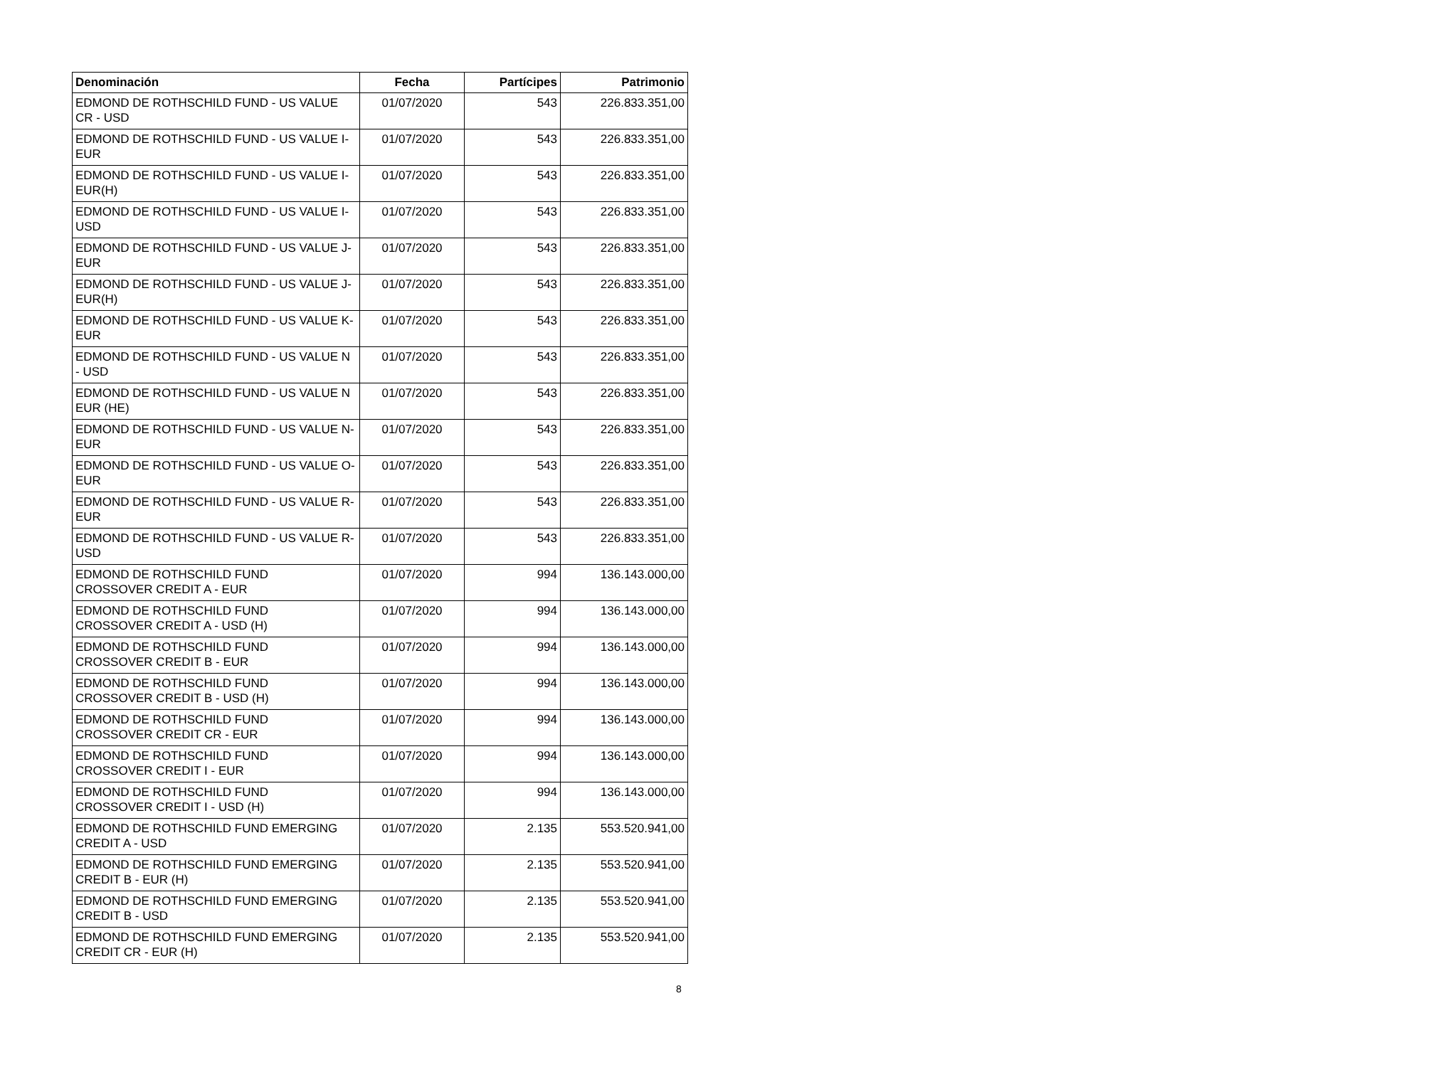| Denominación | Fecha | Partícipes | Patrimonio |
| --- | --- | --- | --- |
| EDMOND DE ROTHSCHILD FUND - US VALUE CR - USD | 01/07/2020 | 543 | 226.833.351,00 |
| EDMOND DE ROTHSCHILD FUND - US VALUE I-EUR | 01/07/2020 | 543 | 226.833.351,00 |
| EDMOND DE ROTHSCHILD FUND - US VALUE I-EUR(H) | 01/07/2020 | 543 | 226.833.351,00 |
| EDMOND DE ROTHSCHILD FUND - US VALUE I-USD | 01/07/2020 | 543 | 226.833.351,00 |
| EDMOND DE ROTHSCHILD FUND - US VALUE J-EUR | 01/07/2020 | 543 | 226.833.351,00 |
| EDMOND DE ROTHSCHILD FUND - US VALUE J-EUR(H) | 01/07/2020 | 543 | 226.833.351,00 |
| EDMOND DE ROTHSCHILD FUND - US VALUE K-EUR | 01/07/2020 | 543 | 226.833.351,00 |
| EDMOND DE ROTHSCHILD FUND - US VALUE N - USD | 01/07/2020 | 543 | 226.833.351,00 |
| EDMOND DE ROTHSCHILD FUND - US VALUE N EUR (HE) | 01/07/2020 | 543 | 226.833.351,00 |
| EDMOND DE ROTHSCHILD FUND - US VALUE N-EUR | 01/07/2020 | 543 | 226.833.351,00 |
| EDMOND DE ROTHSCHILD FUND - US VALUE O-EUR | 01/07/2020 | 543 | 226.833.351,00 |
| EDMOND DE ROTHSCHILD FUND - US VALUE R-EUR | 01/07/2020 | 543 | 226.833.351,00 |
| EDMOND DE ROTHSCHILD FUND - US VALUE R-USD | 01/07/2020 | 543 | 226.833.351,00 |
| EDMOND DE ROTHSCHILD FUND CROSSOVER CREDIT A - EUR | 01/07/2020 | 994 | 136.143.000,00 |
| EDMOND DE ROTHSCHILD FUND CROSSOVER CREDIT A - USD (H) | 01/07/2020 | 994 | 136.143.000,00 |
| EDMOND DE ROTHSCHILD FUND CROSSOVER CREDIT B - EUR | 01/07/2020 | 994 | 136.143.000,00 |
| EDMOND DE ROTHSCHILD FUND CROSSOVER CREDIT B - USD (H) | 01/07/2020 | 994 | 136.143.000,00 |
| EDMOND DE ROTHSCHILD FUND CROSSOVER CREDIT CR - EUR | 01/07/2020 | 994 | 136.143.000,00 |
| EDMOND DE ROTHSCHILD FUND CROSSOVER CREDIT I - EUR | 01/07/2020 | 994 | 136.143.000,00 |
| EDMOND DE ROTHSCHILD FUND CROSSOVER CREDIT I - USD (H) | 01/07/2020 | 994 | 136.143.000,00 |
| EDMOND DE ROTHSCHILD FUND EMERGING CREDIT A - USD | 01/07/2020 | 2.135 | 553.520.941,00 |
| EDMOND DE ROTHSCHILD FUND EMERGING CREDIT B - EUR (H) | 01/07/2020 | 2.135 | 553.520.941,00 |
| EDMOND DE ROTHSCHILD FUND EMERGING CREDIT B - USD | 01/07/2020 | 2.135 | 553.520.941,00 |
| EDMOND DE ROTHSCHILD FUND EMERGING CREDIT CR - EUR (H) | 01/07/2020 | 2.135 | 553.520.941,00 |
8